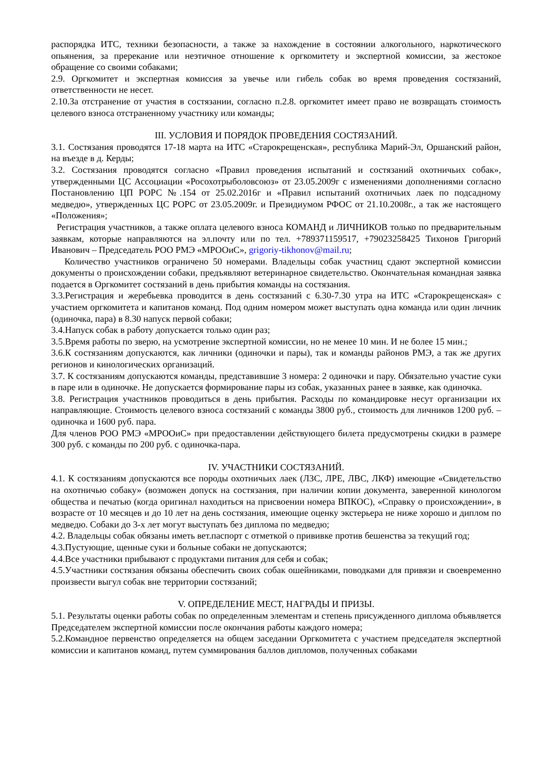распорядка ИТС, техники безопасности, а также за нахождение в состоянии алкогольного, наркотического опьянения, за пререкание или неэтичное отношение к оргкомитету и экспертной комиссии, за жестокое обращение со своими собаками;
2.9. Оргкомитет и экспертная комиссия за увечье или гибель собак во время проведения состязаний, ответственности не несет.
2.10.За отстранение от участия в состязании, согласно п.2.8. оргкомитет имеет право не возвращать стоимость целевого взноса отстраненному участнику или команды;
III. УСЛОВИЯ И ПОРЯДОК ПРОВЕДЕНИЯ СОСТЯЗАНИЙ.
3.1. Состязания проводятся 17-18 марта на ИТС «Старокрещенская», республика Марий-Эл, Оршанский район, на въезде в д. Керды;
3.2. Состязания проводятся согласно «Правил проведения испытаний и состязаний охотничьих собак», утвержденными ЦС Ассоциации «Росохотрыболовсоюз» от 23.05.2009г с изменениями дополнениями согласно Постановлению ЦП РОРС №.154 от 25.02.2016г и «Правил испытаний охотничьих лаек по подсадному медведю», утвержденных ЦС РОРС от 23.05.2009г. и Президиумом РФОС от 21.10.2008г., а так же настоящего «Положения»;
Регистрация участников, а также оплата целевого взноса КОМАНД и ЛИЧНИКОВ только по предварительным заявкам, которые направляются на эл.почту или по тел. +789371159517, +79023258425 Тихонов Григорий Иванович – Председатель РОО РМЭ «МРООиС», grigoriy-tikhonov@mail.ru;
Количество участников ограничено 50 номерами. Владельцы собак участниц сдают экспертной комиссии документы о происхождении собаки, предъявляют ветеринарное свидетельство. Окончательная командная заявка подается в Оргкомитет состязаний в день прибытия команды на состязания.
3.3.Регистрация и жеребьевка проводится в день состязаний с 6.30-7.30 утра на ИТС «Старокрещенская» с участием оргкомитета и капитанов команд. Под одним номером может выступать одна команда или один личник (одиночка, пара) в 8.30 напуск первой собаки;
3.4.Напуск собак в работу допускается только один раз;
3.5.Время работы по зверю, на усмотрение экспертной комиссии, но не менее 10 мин. И не более 15 мин.;
3.6.К состязаниям допускаются, как личники (одиночки и пары), так и команды районов РМЭ, а так же других регионов и кинологических организаций.
3.7. К состязаниям допускаются команды, представившие 3 номера: 2 одиночки и пару. Обязательно участие суки в паре или в одиночке. Не допускается формирование пары из собак, указанных ранее в заявке, как одиночка.
3.8. Регистрация участников проводиться в день прибытия. Расходы по командировке несут организации их направляющие. Стоимость целевого взноса состязаний с команды 3800 руб., стоимость для личников 1200 руб. – одиночка и 1600 руб. пара.
Для членов РОО РМЭ «МРООиС» при предоставлении действующего билета предусмотрены скидки в размере 300 руб. с команды по 200 руб. с одиночка-пара.
IV. УЧАСТНИКИ СОСТЯЗАНИЙ.
4.1. К состязаниям допускаются все породы охотничьих лаек (ЛЗС, ЛРЕ, ЛВС, ЛКФ) имеющие «Свидетельство на охотничью собаку» (возможен допуск на состязания, при наличии копии документа, заверенной кинологом общества и печатью (когда оригинал находиться на присвоении номера ВПКОС), «Справку о происхождении», в возрасте от 10 месяцев и до 10 лет на день состязания, имеющие оценку экстерьера не ниже хорошо и диплом по медведю. Собаки до 3-х лет могут выступать без диплома по медведю;
4.2. Владельцы собак обязаны иметь вет.паспорт с отметкой о прививке против бешенства за текущий год;
4.3.Пустующие, щенные суки и больные собаки не допускаются;
4.4.Все участники прибывают с продуктами питания для себя и собак;
4.5.Участники состязания обязаны обеспечить своих собак ошейниками, поводками для привязи и своевременно произвести выгул собак вне территории состязаний;
V. ОПРЕДЕЛЕНИЕ МЕСТ, НАГРАДЫ И ПРИЗЫ.
5.1. Результаты оценки работы собак по определенным элементам и степень присужденного диплома объявляется Председателем экспертной комиссии после окончания работы каждого номера;
5.2.Командное первенство определяется на общем заседании Оргкомитета с участием председателя экспертной комиссии и капитанов команд, путем суммирования баллов дипломов, полученных собаками